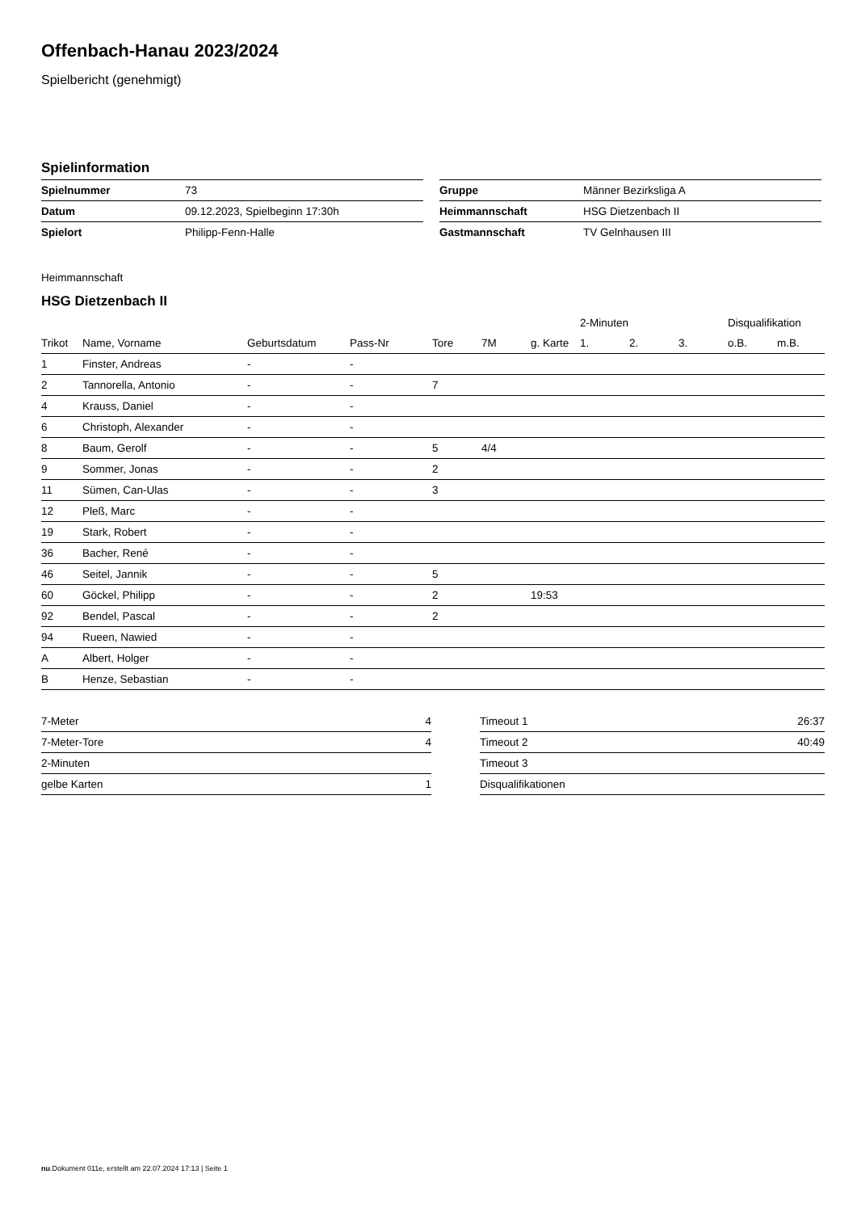Offenbach-Hanau 2023/2024
Spielbericht (genehmigt)
Spielinformation
| Spielnummer | 73 |
| Datum | 09.12.2023, Spielbeginn 17:30h |
| Spielort | Philipp-Fenn-Halle |
| Gruppe | Männer Bezirksliga A |
| Heimmannschaft | HSG Dietzenbach II |
| Gastmannschaft | TV Gelnhausen III |
Heimmannschaft
HSG Dietzenbach II
| | | | | | | | 2-Minuten | | | Disqualifikation | |
| --- | --- | --- | --- | --- | --- | --- | --- | --- | --- | --- | --- |
| Trikot | Name, Vorname | Geburtsdatum | Pass-Nr | Tore | 7M | g. Karte | 1. | 2. | 3. | o.B. | m.B. |
| 1 | Finster, Andreas | - | - | | | | | | | | |
| 2 | Tannorella, Antonio | - | - | 7 | | | | | | | |
| 4 | Krauss, Daniel | - | - | | | | | | | | |
| 6 | Christoph, Alexander | - | - | | | | | | | | |
| 8 | Baum, Gerolf | - | - | 5 | 4/4 | | | | | | |
| 9 | Sommer, Jonas | - | - | 2 | | | | | | | |
| 11 | Sümen, Can-Ulas | - | - | 3 | | | | | | | |
| 12 | Pleß, Marc | - | - | | | | | | | | |
| 19 | Stark, Robert | - | - | | | | | | | | |
| 36 | Bacher, René | - | - | | | | | | | | |
| 46 | Seitel, Jannik | - | - | 5 | | | | | | | |
| 60 | Göckel, Philipp | - | - | 2 | | 19:53 | | | | | |
| 92 | Bendel, Pascal | - | - | 2 | | | | | | | |
| 94 | Rueen, Nawied | - | - | | | | | | | | |
| A | Albert, Holger | - | - | | | | | | | | |
| B | Henze, Sebastian | - | - | | | | | | | | |
| 7-Meter | 4 |
| 7-Meter-Tore | 4 |
| 2-Minuten | |
| gelbe Karten | 1 |
| Timeout 1 | 26:37 |
| Timeout 2 | 40:49 |
| Timeout 3 | |
| Disqualifikationen | |
nu.Dokument 011e, erstellt am 22.07.2024 17:13 | Seite 1